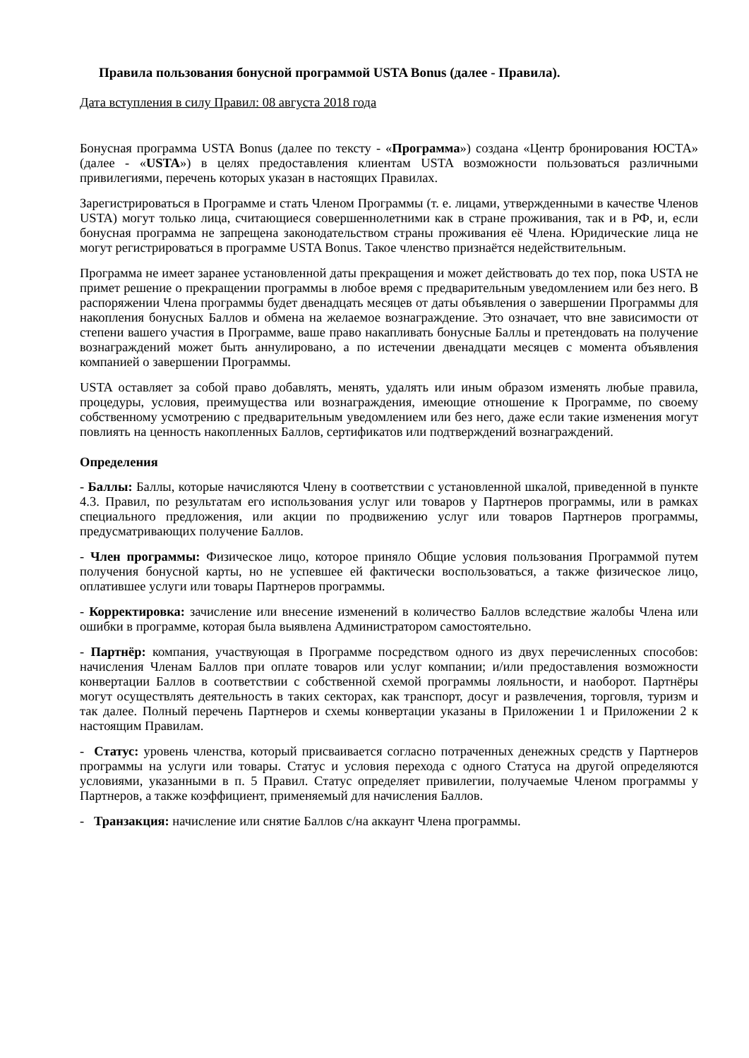Правила пользования бонусной программой USTA Bonus (далее - Правила).
Дата вступления в силу Правил: 08 августа 2018 года
Бонусная программа USTA Bonus (далее по тексту - «Программа») создана «Центр бронирования ЮСТА» (далее - «USTA») в целях предоставления клиентам USTA возможности пользоваться различными привилегиями, перечень которых указан в настоящих Правилах.
Зарегистрироваться в Программе и стать Членом Программы (т. е. лицами, утвержденными в качестве Членов USTA) могут только лица, считающиеся совершеннолетними как в стране проживания, так и в РФ, и, если бонусная программа не запрещена законодательством страны проживания её Члена. Юридические лица не могут регистрироваться в программе USTA Bonus. Такое членство признаётся недействительным.
Программа не имеет заранее установленной даты прекращения и может действовать до тех пор, пока USTA не примет решение о прекращении программы в любое время с предварительным уведомлением или без него. В распоряжении Члена программы будет двенадцать месяцев от даты объявления о завершении Программы для накопления бонусных Баллов и обмена на желаемое вознаграждение. Это означает, что вне зависимости от степени вашего участия в Программе, ваше право накапливать бонусные Баллы и претендовать на получение вознаграждений может быть аннулировано, а по истечении двенадцати месяцев с момента объявления компанией о завершении Программы.
USTA оставляет за собой право добавлять, менять, удалять или иным образом изменять любые правила, процедуры, условия, преимущества или вознаграждения, имеющие отношение к Программе, по своему собственному усмотрению с предварительным уведомлением или без него, даже если такие изменения могут повлиять на ценность накопленных Баллов, сертификатов или подтверждений вознаграждений.
Определения
- Баллы: Баллы, которые начисляются Члену в соответствии с установленной шкалой, приведенной в пункте 4.3. Правил, по результатам его использования услуг или товаров у Партнеров программы, или в рамках специального предложения, или акции по продвижению услуг или товаров Партнеров программы, предусматривающих получение Баллов.
- Член программы: Физическое лицо, которое приняло Общие условия пользования Программой путем получения бонусной карты, но не успевшее ей фактически воспользоваться, а также физическое лицо, оплатившее услуги или товары Партнеров программы.
- Корректировка: зачисление или внесение изменений в количество Баллов вследствие жалобы Члена или ошибки в программе, которая была выявлена Администратором самостоятельно.
- Партнёр: компания, участвующая в Программе посредством одного из двух перечисленных способов: начисления Членам Баллов при оплате товаров или услуг компании; и/или предоставления возможности конвертации Баллов в соответствии с собственной схемой программы лояльности, и наоборот. Партнёры могут осуществлять деятельность в таких секторах, как транспорт, досуг и развлечения, торговля, туризм и так далее. Полный перечень Партнеров и схемы конвертации указаны в Приложении 1 и Приложении 2 к настоящим Правилам.
- Статус: уровень членства, который присваивается согласно потраченных денежных средств у Партнеров программы на услуги или товары. Статус и условия перехода с одного Статуса на другой определяются условиями, указанными в п. 5 Правил. Статус определяет привилегии, получаемые Членом программы у Партнеров, а также коэффициент, применяемый для начисления Баллов.
- Транзакция: начисление или снятие Баллов с/на аккаунт Члена программы.